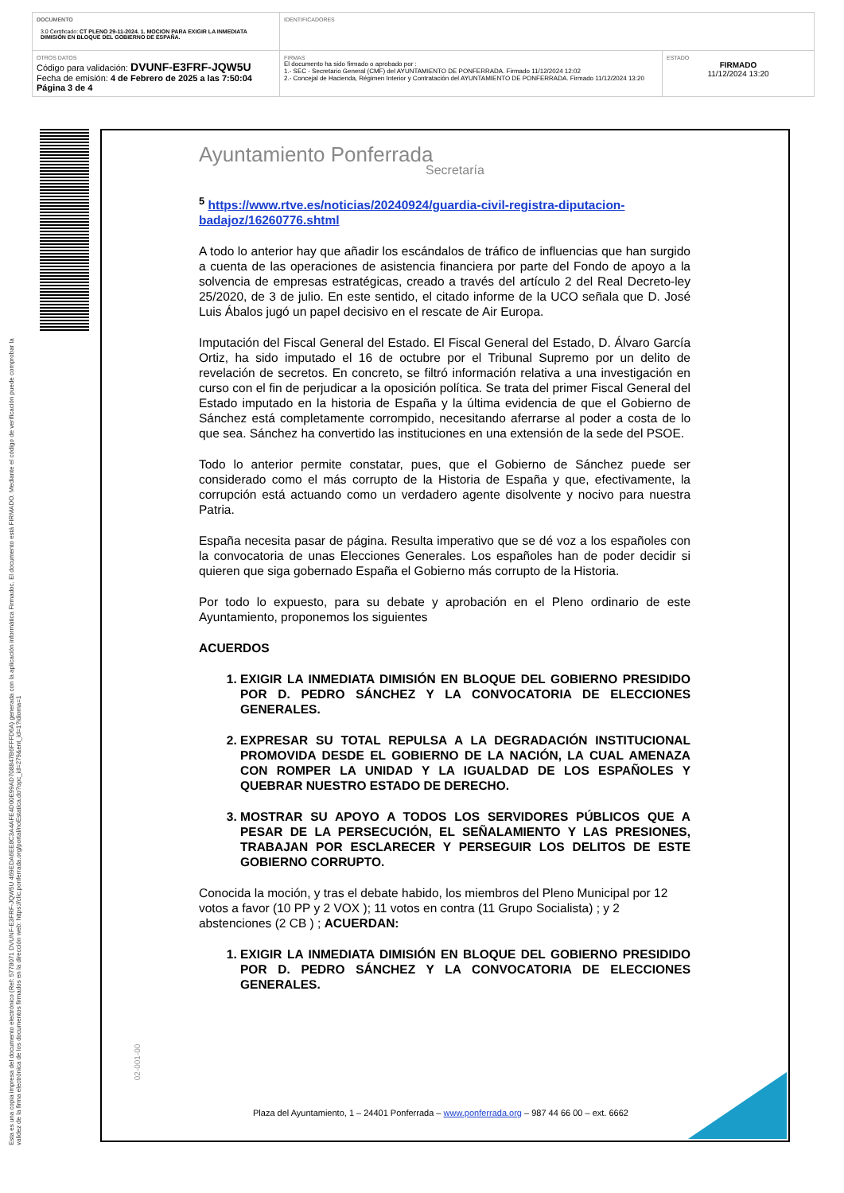| DOCUMENTO 3.0 Certificado: CT PLENO 29-11-2024. 1. MOCION PARA EXIGIR LA INMEDIATA DIMISIÓN EN BLOQUE DEL GOBIERNO DE ESPAÑA. | IDENTIFICADORES | |
| OTROS DATOS Código para validación: DVUNF-E3FRF-JQW5U Fecha de emisión: 4 de Febrero de 2025 a las 7:50:04 Página 3 de 4 | FIRMAS El documento ha sido firmado o aprobado por : 1.- SEC - Secretario General (CMF) del AYUNTAMIENTO DE PONFERRADA. Firmado 11/12/2024 12:02 2.- Concejal de Hacienda, Régimen Interior y Contratación del AYUNTAMIENTO DE PONFERRADA. Firmado 11/12/2024 13:20 | ESTADO FIRMADO 11/12/2024 13:20 |
Esta es una copia impresa del documento electrónico (Ref: 5778071 DVUNF-E3FRF-JQW5U 469EDA6EE8C3A4AFE4D00E99AD708847B6FFFD6A) generada con la aplicación informática Firmadoc. El documento está FIRMADO. Mediante el código de verificación puede comprobar la validez de la firma electrónica de los documentos firmados en la dirección web: https://clic.ponferrada.org/portal/noEstatica.do?opc_id=279&ent_id=1?idioma=1
Ayuntamiento Ponferrada
Secretaría
<sup>5</sup> https://www.rtve.es/noticias/20240924/guardia-civil-registra-diputacion-badajoz/16260776.shtml
A todo lo anterior hay que añadir los escándalos de tráfico de influencias que han surgido a cuenta de las operaciones de asistencia financiera por parte del Fondo de apoyo a la solvencia de empresas estratégicas, creado a través del artículo 2 del Real Decreto-ley 25/2020, de 3 de julio. En este sentido, el citado informe de la UCO señala que D. José Luis Ábalos jugó un papel decisivo en el rescate de Air Europa.
Imputación del Fiscal General del Estado. El Fiscal General del Estado, D. Álvaro García Ortiz, ha sido imputado el 16 de octubre por el Tribunal Supremo por un delito de revelación de secretos. En concreto, se filtró información relativa a una investigación en curso con el fin de perjudicar a la oposición política. Se trata del primer Fiscal General del Estado imputado en la historia de España y la última evidencia de que el Gobierno de Sánchez está completamente corrompido, necesitando aferrarse al poder a costa de lo que sea. Sánchez ha convertido las instituciones en una extensión de la sede del PSOE.
Todo lo anterior permite constatar, pues, que el Gobierno de Sánchez puede ser considerado como el más corrupto de la Historia de España y que, efectivamente, la corrupción está actuando como un verdadero agente disolvente y nocivo para nuestra Patria.
España necesita pasar de página. Resulta imperativo que se dé voz a los españoles con la convocatoria de unas Elecciones Generales. Los españoles han de poder decidir si quieren que siga gobernado España el Gobierno más corrupto de la Historia.
Por todo lo expuesto, para su debate y aprobación en el Pleno ordinario de este Ayuntamiento, proponemos los siguientes
ACUERDOS
1. EXIGIR LA INMEDIATA DIMISIÓN EN BLOQUE DEL GOBIERNO PRESIDIDO POR D. PEDRO SÁNCHEZ Y LA CONVOCATORIA DE ELECCIONES GENERALES.
2. EXPRESAR SU TOTAL REPULSA A LA DEGRADACIÓN INSTITUCIONAL PROMOVIDA DESDE EL GOBIERNO DE LA NACIÓN, LA CUAL AMENAZA CON ROMPER LA UNIDAD Y LA IGUALDAD DE LOS ESPAÑOLES Y QUEBRAR NUESTRO ESTADO DE DERECHO.
3. MOSTRAR SU APOYO A TODOS LOS SERVIDORES PÚBLICOS QUE A PESAR DE LA PERSECUCIÓN, EL SEÑALAMIENTO Y LAS PRESIONES, TRABAJAN POR ESCLARECER Y PERSEGUIR LOS DELITOS DE ESTE GOBIERNO CORRUPTO.
Conocida la moción, y tras el debate habido, los miembros del Pleno Municipal por 12 votos a favor (10 PP y 2 VOX ); 11 votos en contra (11 Grupo Socialista) ; y 2 abstenciones (2 CB ) ; ACUERDAN:
1. EXIGIR LA INMEDIATA DIMISIÓN EN BLOQUE DEL GOBIERNO PRESIDIDO POR D. PEDRO SÁNCHEZ Y LA CONVOCATORIA DE ELECCIONES GENERALES.
02-001-00
Plaza del Ayuntamiento, 1 – 24401 Ponferrada – www.ponferrada.org – 987 44 66 00 – ext. 6662